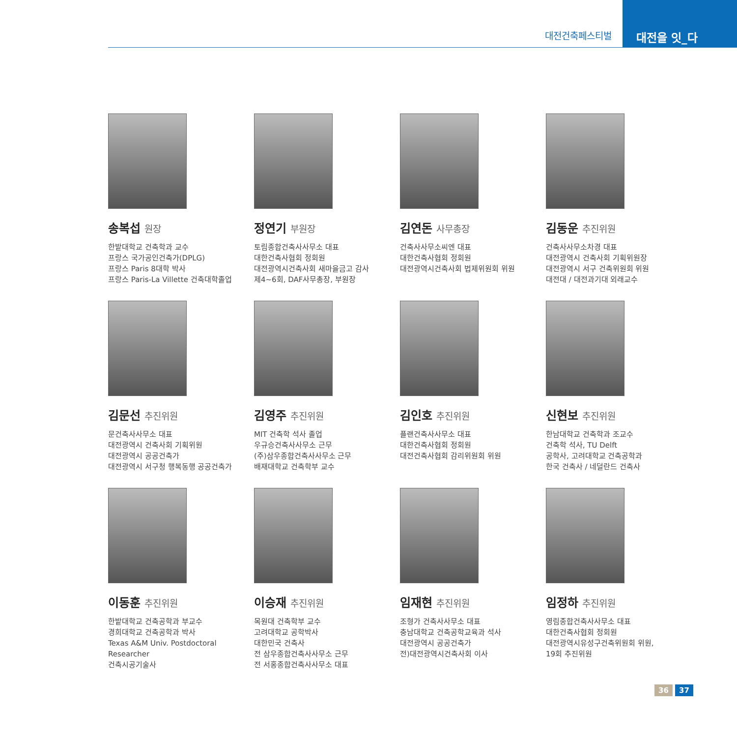대전건축페스티벌
대전을 잇_다
송복섭 원장
한밭대학교 건축학과 교수
프랑스 국가공인건축가(DPLG)
프랑스 Paris 8대학 박사
프랑스 Paris-La Villette 건축대학졸업
정연기 부원장
토림종합건축사사무소 대표
대한건축사협회 정회원
대전광역시건축사회 새마을금고 감사
제4~6회, DAF사무총장, 부원장
김연돈 사무총장
건축사사무소씨엔 대표
대한건축사협회 정회원
대전광역시건축사회 법제위원회 위원
김동운 추진위원
건축사사무소차경 대표
대전광역시 건축사회 기획위원장
대전광역시 서구 건축위원회 위원
대전대 / 대전과기대 외래교수
김문선 추진위원
문건축사사무소 대표
대전광역시 건축사회 기획위원
대전광역시 공공건축가
대전광역시 서구청 행복동행 공공건축가
김영주 추진위원
MIT 건축학 석사 졸업
우규승건축사사무소 근무
(주)삼우종합건축사사무소 근무
배재대학교 건축학부 교수
김인호 추진위원
플랜건축사사무소 대표
대한건축사협회 정회원
대전건축사협회 감리위원회 위원
신현보 추진위원
한남대학교 건축학과 조교수
건축학 석사, TU Delft
공학사, 고려대학교 건축공학과
한국 건축사 / 네덜란드 건축사
이동훈 추진위원
한밭대학교 건축공학과 부교수
경희대학교 건축공학과 박사
Texas A&M Univ. Postdoctoral Researcher
건축시공기술사
이승재 추진위원
목원대 건축학부 교수
고려대학교 공학박사
대한민국 건축사
전 삼우종합건축사사무소 근무
전 서홍종합건축사사무소 대표
임재현 추진위원
조형가 건축사사무소 대표
충남대학교 건축공학교육과 석사
대전광역시 공공건축가
전)대전광역시건축사회 이사
임정하 추진위원
영림종합건축사사무소 대표
대한건축사협회 정회원
대전광역시유성구건축위원회 위원,
19회 추진위원
36 37